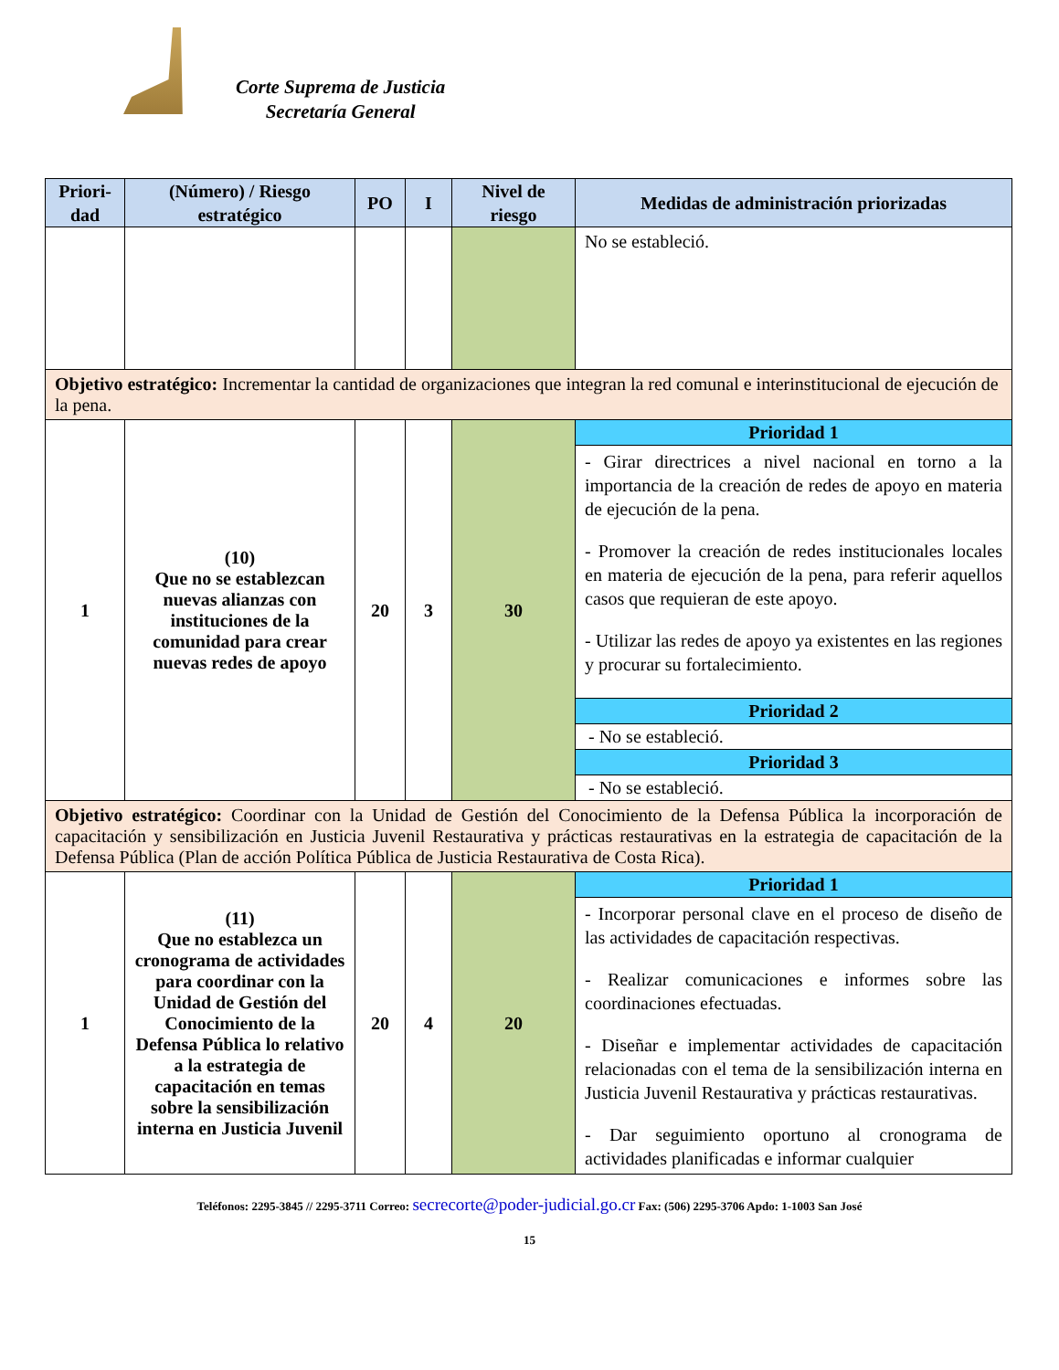Corte Suprema de Justicia
Secretaría General
| Priori- dad | (Número) / Riesgo estratégico | PO | I | Nivel de riesgo | Medidas de administración priorizadas |
| --- | --- | --- | --- | --- | --- |
| | | | | | No se estableció. |
| Objetivo estratégico: Incrementar la cantidad de organizaciones que integran la red comunal e interinstitucional de ejecución de la pena. | | | | | |
| 1 | (10) Que no se establezcan nuevas alianzas con instituciones de la comunidad para crear nuevas redes de apoyo | 20 | 3 | 30 | Prioridad 1 |
| | | | | | - Girar directrices a nivel nacional en torno a la importancia de la creación de redes de apoyo en materia de ejecución de la pena. - Promover la creación de redes institucionales locales en materia de ejecución de la pena, para referir aquellos casos que requieran de este apoyo. - Utilizar las redes de apoyo ya existentes en las regiones y procurar su fortalecimiento. |
| | | | | | Prioridad 2 |
| | | | | | - No se estableció. |
| | | | | | Prioridad 3 |
| | | | | | - No se estableció. |
| Objetivo estratégico: Coordinar con la Unidad de Gestión del Conocimiento de la Defensa Pública la incorporación de capacitación y sensibilización en Justicia Juvenil Restaurativa y prácticas restaurativas en la estrategia de capacitación de la Defensa Pública (Plan de acción Política Pública de Justicia Restaurativa de Costa Rica). | | | | | |
| 1 | (11) Que no establezca un cronograma de actividades para coordinar con la Unidad de Gestión del Conocimiento de la Defensa Pública lo relativo a la estrategia de capacitación en temas sobre la sensibilización interna en Justicia Juvenil | 20 | 4 | 20 | Prioridad 1 |
| | | | | | - Incorporar personal clave en el proceso de diseño de las actividades de capacitación respectivas. - Realizar comunicaciones e informes sobre las coordinaciones efectuadas. - Diseñar e implementar actividades de capacitación relacionadas con el tema de la sensibilización interna en Justicia Juvenil Restaurativa y prácticas restaurativas. - Dar seguimiento oportuno al cronograma de actividades planificadas e informar cualquier |
Teléfonos: 2295-3845 // 2295-3711 Correo: secrecorte@poder-judicial.go.cr Fax: (506) 2295-3706 Apdo: 1-1003 San José
15